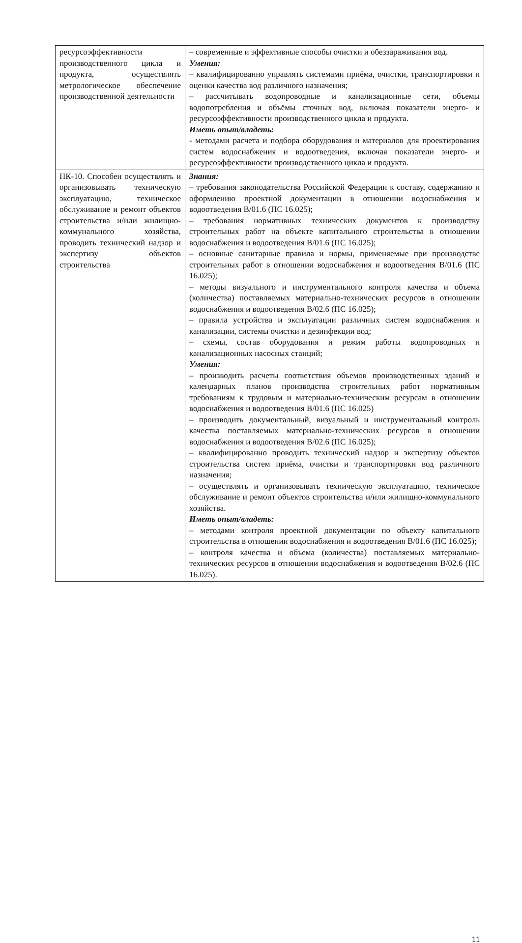| ресурсоэффективности производственного цикла и продукта, осуществлять метрологическое обеспечение производственной деятельности | – современные и эффективные способы очистки и обеззараживания вод. Умения: – квалифицированно управлять системами приёма, очистки, транспортировки и оценки качества вод различного назначения; – рассчитывать водопроводные и канализационные сети, объемы водопотребления и объёмы сточных вод, включая показатели энерго- и ресурсоэффективности производственного цикла и продукта. Иметь опыт/владеть: - методами расчета и подбора оборудования и материалов для проектирования систем водоснабжения и водоотведения, включая показатели энерго- и ресурсоэффективности производственного цикла и продукта. |
| ПК-10. Способен осуществлять и организовывать техническую эксплуатацию, техническое обслуживание и ремонт объектов строительства и/или жилищно-коммунального хозяйства, проводить технический надзор и экспертизу объектов строительства | Знания: – требования законодательства Российской Федерации к составу, содержанию и оформлению проектной документации в отношении водоснабжения и водоотведения В/01.6 (ПС 16.025); – требования нормативных технических документов к производству строительных работ на объекте капитального строительства в отношении водоснабжения и водоотведения В/01.6 (ПС 16.025); – основные санитарные правила и нормы, применяемые при производстве строительных работ в отношении водоснабжения и водоотведения В/01.6 (ПС 16.025); – методы визуального и инструментального контроля качества и объема (количества) поставляемых материально-технических ресурсов в отношении водоснабжения и водоотведения В/02.6 (ПС 16.025); – правила устройства и эксплуатации различных систем водоснабжения и канализации, системы очистки и дезинфекции вод; – схемы, состав оборудования и режим работы водопроводных и канализационных насосных станций; Умения: – производить расчеты соответствия объемов производственных зданий и календарных планов производства строительных работ нормативным требованиям к трудовым и материально-техническим ресурсам в отношении водоснабжения и водоотведения В/01.6 (ПС 16.025) – производить документальный, визуальный и инструментальный контроль качества поставляемых материально-технических ресурсов в отношении водоснабжения и водоотведения В/02.6 (ПС 16.025); – квалифицированно проводить технический надзор и экспертизу объектов строительства систем приёма, очистки и транспортировки вод различного назначения; – осуществлять и организовывать техническую эксплуатацию, техническое обслуживание и ремонт объектов строительства и/или жилищно-коммунального хозяйства. Иметь опыт/владеть: – методами контроля проектной документации по объекту капитального строительства в отношении водоснабжения и водоотведения В/01.6 (ПС 16.025); – контроля качества и объема (количества) поставляемых материально-технических ресурсов в отношении водоснабжения и водоотведения В/02.6 (ПС 16.025). |
11